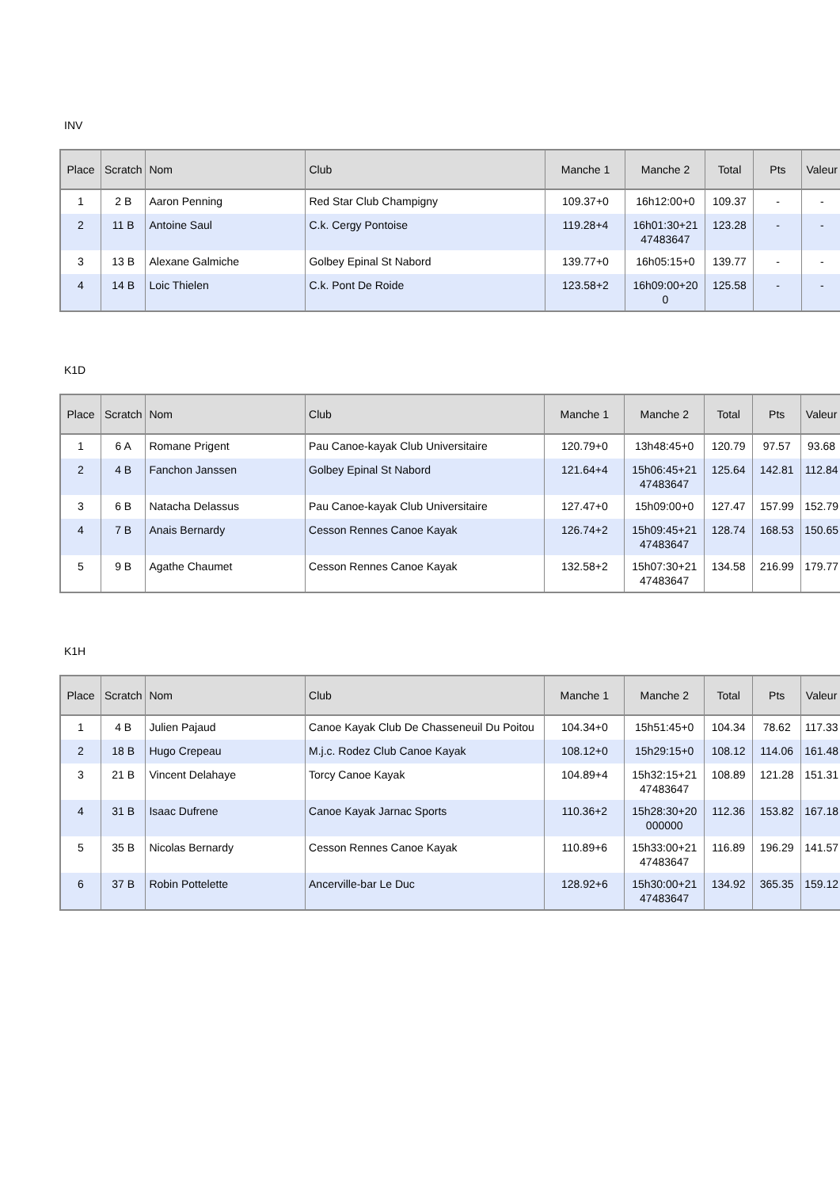INV
| Place | Scratch | Nom | Club | Manche 1 | Manche 2 | Total | Pts | Valeur |
| --- | --- | --- | --- | --- | --- | --- | --- | --- |
| 1 | 2 B | Aaron Penning | Red Star Club Champigny | 109.37+0 | 16h12:00+0 | 109.37 | - | - |
| 2 | 11 B | Antoine Saul | C.k. Cergy Pontoise | 119.28+4 | 16h01:30+21 47483647 | 123.28 | - | - |
| 3 | 13 B | Alexane Galmiche | Golbey Epinal St Nabord | 139.77+0 | 16h05:15+0 | 139.77 | - | - |
| 4 | 14 B | Loic Thielen | C.k. Pont De Roide | 123.58+2 | 16h09:00+20 0 | 125.58 | - | - |
K1D
| Place | Scratch | Nom | Club | Manche 1 | Manche 2 | Total | Pts | Valeur |
| --- | --- | --- | --- | --- | --- | --- | --- | --- |
| 1 | 6 A | Romane Prigent | Pau Canoe-kayak Club Universitaire | 120.79+0 | 13h48:45+0 | 120.79 | 97.57 | 93.68 |
| 2 | 4 B | Fanchon Janssen | Golbey Epinal St Nabord | 121.64+4 | 15h06:45+21 47483647 | 125.64 | 142.81 | 112.84 |
| 3 | 6 B | Natacha Delassus | Pau Canoe-kayak Club Universitaire | 127.47+0 | 15h09:00+0 | 127.47 | 157.99 | 152.79 |
| 4 | 7 B | Anais Bernardy | Cesson Rennes Canoe Kayak | 126.74+2 | 15h09:45+21 47483647 | 128.74 | 168.53 | 150.65 |
| 5 | 9 B | Agathe Chaumet | Cesson Rennes Canoe Kayak | 132.58+2 | 15h07:30+21 47483647 | 134.58 | 216.99 | 179.77 |
K1H
| Place | Scratch | Nom | Club | Manche 1 | Manche 2 | Total | Pts | Valeur |
| --- | --- | --- | --- | --- | --- | --- | --- | --- |
| 1 | 4 B | Julien Pajaud | Canoe Kayak Club De Chasseneuil Du Poitou | 104.34+0 | 15h51:45+0 | 104.34 | 78.62 | 117.33 |
| 2 | 18 B | Hugo Crepeau | M.j.c. Rodez Club Canoe Kayak | 108.12+0 | 15h29:15+0 | 108.12 | 114.06 | 161.48 |
| 3 | 21 B | Vincent Delahaye | Torcy Canoe Kayak | 104.89+4 | 15h32:15+21 47483647 | 108.89 | 121.28 | 151.31 |
| 4 | 31 B | Isaac Dufrene | Canoe Kayak Jarnac Sports | 110.36+2 | 15h28:30+20 000000 | 112.36 | 153.82 | 167.18 |
| 5 | 35 B | Nicolas Bernardy | Cesson Rennes Canoe Kayak | 110.89+6 | 15h33:00+21 47483647 | 116.89 | 196.29 | 141.57 |
| 6 | 37 B | Robin Pottelette | Ancerville-bar Le Duc | 128.92+6 | 15h30:00+21 47483647 | 134.92 | 365.35 | 159.12 |